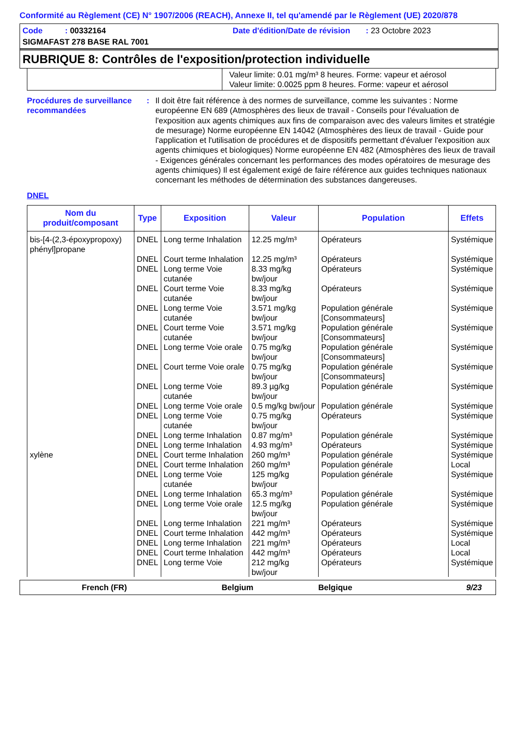Conformité au Règlement (CE) N° 1907/2006 (REACH), Annexe II, tel qu'amendé par le Règlement (UE) 2020/878
Code : 00332164 Date d'édition/Date de révision : 23 Octobre 2023
SIGMAFAST 278 BASE RAL 7001
RUBRIQUE 8: Contrôles de l'exposition/protection individuelle
| | Valeur limite: 0.01 mg/m³ 8 heures. Forme: vapeur et aérosol Valeur limite: 0.0025 ppm 8 heures. Forme: vapeur et aérosol |
Procédures de surveillance recommandées
: Il doit être fait référence à des normes de surveillance, comme les suivantes : Norme européenne EN 689 (Atmosphères des lieux de travail - Conseils pour l'évaluation de l'exposition aux agents chimiques aux fins de comparaison avec des valeurs limites et stratégie de mesurage) Norme européenne EN 14042 (Atmosphères des lieux de travail - Guide pour l'application et l'utilisation de procédures et de dispositifs permettant d'évaluer l'exposition aux agents chimiques et biologiques) Norme européenne EN 482 (Atmosphères des lieux de travail - Exigences générales concernant les performances des modes opératoires de mesurage des agents chimiques) Il est également exigé de faire référence aux guides techniques nationaux concernant les méthodes de détermination des substances dangereuses.
DNEL
| Nom du produit/composant | Type | Exposition | Valeur | Population | Effets |
| --- | --- | --- | --- | --- | --- |
| bis-[4-(2,3-époxypropoxy) phényl]propane | DNEL | Long terme Inhalation | 12.25 mg/m³ | Opérateurs | Systémique |
| | DNEL | Court terme Inhalation | 12.25 mg/m³ | Opérateurs | Systémique |
| | DNEL | Long terme Voie cutanée | 8.33 mg/kg bw/jour | Opérateurs | Systémique |
| | DNEL | Court terme Voie cutanée | 8.33 mg/kg bw/jour | Opérateurs | Systémique |
| | DNEL | Long terme Voie cutanée | 3.571 mg/kg bw/jour | Population générale [Consommateurs] | Systémique |
| | DNEL | Court terme Voie cutanée | 3.571 mg/kg bw/jour | Population générale [Consommateurs] | Systémique |
| | DNEL | Long terme Voie orale | 0.75 mg/kg bw/jour | Population générale [Consommateurs] | Systémique |
| | DNEL | Court terme Voie orale | 0.75 mg/kg bw/jour | Population générale [Consommateurs] | Systémique |
| | DNEL | Long terme Voie cutanée | 89.3 µg/kg bw/jour | Population générale | Systémique |
| | DNEL | Long terme Voie orale | 0.5 mg/kg bw/jour | Population générale | Systémique |
| | DNEL | Long terme Voie cutanée | 0.75 mg/kg bw/jour | Opérateurs | Systémique |
| | DNEL | Long terme Inhalation | 0.87 mg/m³ | Population générale | Systémique |
| | DNEL | Long terme Inhalation | 4.93 mg/m³ | Opérateurs | Systémique |
| xylène | DNEL | Court terme Inhalation | 260 mg/m³ | Population générale | Systémique |
| | DNEL | Court terme Inhalation | 260 mg/m³ | Population générale | Local |
| | DNEL | Long terme Voie cutanée | 125 mg/kg bw/jour | Population générale | Systémique |
| | DNEL | Long terme Inhalation | 65.3 mg/m³ | Population générale | Systémique |
| | DNEL | Long terme Voie orale | 12.5 mg/kg bw/jour | Population générale | Systémique |
| | DNEL | Long terme Inhalation | 221 mg/m³ | Opérateurs | Systémique |
| | DNEL | Court terme Inhalation | 442 mg/m³ | Opérateurs | Systémique |
| | DNEL | Long terme Inhalation | 221 mg/m³ | Opérateurs | Local |
| | DNEL | Court terme Inhalation | 442 mg/m³ | Opérateurs | Local |
| | DNEL | Long terme Voie | 212 mg/kg bw/jour | Opérateurs | Systémique |
French (FR) Belgium Belgique 9/23